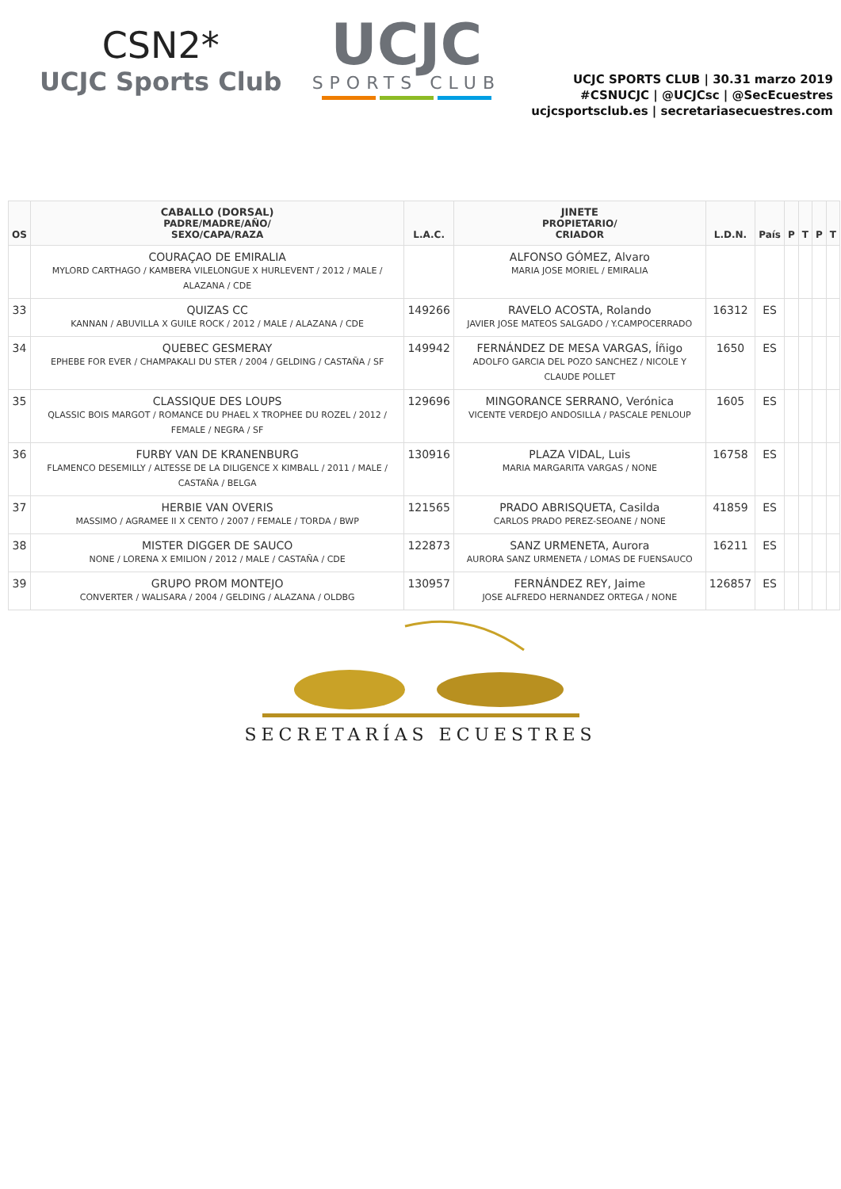CSN2*
UCJC Sports Club
UCJC
SPORTS CLUB
UCJC SPORTS CLUB | 30.31 marzo 2019
#CSNUCJC | @UCJCsc | @SecEcuestres
ucjcsportsclub.es | secretariasecuestres.com
| OS | CABALLO (DORSAL) PADRE/MADRE/AÑO/ SEXO/CAPA/RAZA | L.A.C. | JINETE PROPIETARIO/ CRIADOR | L.D.N. | País | P | T | P | T |
| --- | --- | --- | --- | --- | --- | --- | --- | --- | --- |
| | COURAÇAO DE EMIRALIA MYLORD CARTHAGO / KAMBERA VILELONGUE X HURLEVENT / 2012 / MALE / ALAZANA / CDE | | ALFONSO GÓMEZ, Alvaro MARIA JOSE MORIEL / EMIRALIA | | | | | | |
| 33 | QUIZAS CC KANNAN / ABUVILLA X GUILE ROCK / 2012 / MALE / ALAZANA / CDE | 149266 | RAVELO ACOSTA, Rolando JAVIER JOSE MATEOS SALGADO / Y.CAMPOCERRADO | 16312 | ES | | | | |
| 34 | QUEBEC GESMERAY EPHEBE FOR EVER / CHAMPAKALI DU STER / 2004 / GELDING / CASTAÑA / SF | 149942 | FERNÁNDEZ DE MESA VARGAS, Íñigo ADOLFO GARCIA DEL POZO SANCHEZ / NICOLE Y CLAUDE POLLET | 1650 | ES | | | | |
| 35 | CLASSIQUE DES LOUPS QLASSIC BOIS MARGOT / ROMANCE DU PHAEL X TROPHEE DU ROZEL / 2012 / FEMALE / NEGRA / SF | 129696 | MINGORANCE SERRANO, Verónica VICENTE VERDEJO ANDOSILLA / PASCALE PENLOUP | 1605 | ES | | | | |
| 36 | FURBY VAN DE KRANENBURG FLAMENCO DESEMILLY / ALTESSE DE LA DILIGENCE X KIMBALL / 2011 / MALE / CASTAÑA / BELGA | 130916 | PLAZA VIDAL, Luis MARIA MARGARITA VARGAS / NONE | 16758 | ES | | | | |
| 37 | HERBIE VAN OVERIS MASSIMO / AGRAMEE II X CENTO / 2007 / FEMALE / TORDA / BWP | 121565 | PRADO ABRISQUETA, Casilda CARLOS PRADO PEREZ-SEOANE / NONE | 41859 | ES | | | | |
| 38 | MISTER DIGGER DE SAUCO NONE / LORENA X EMILION / 2012 / MALE / CASTAÑA / CDE | 122873 | SANZ URMENETA, Aurora AURORA SANZ URMENETA / LOMAS DE FUENSAUCO | 16211 | ES | | | | |
| 39 | GRUPO PROM MONTEJO CONVERTER / WALISARA / 2004 / GELDING / ALAZANA / OLDBG | 130957 | FERNÁNDEZ REY, Jaime JOSE ALFREDO HERNANDEZ ORTEGA / NONE | 126857 | ES | | | | |
SECRETARÍAS ECUESTRES